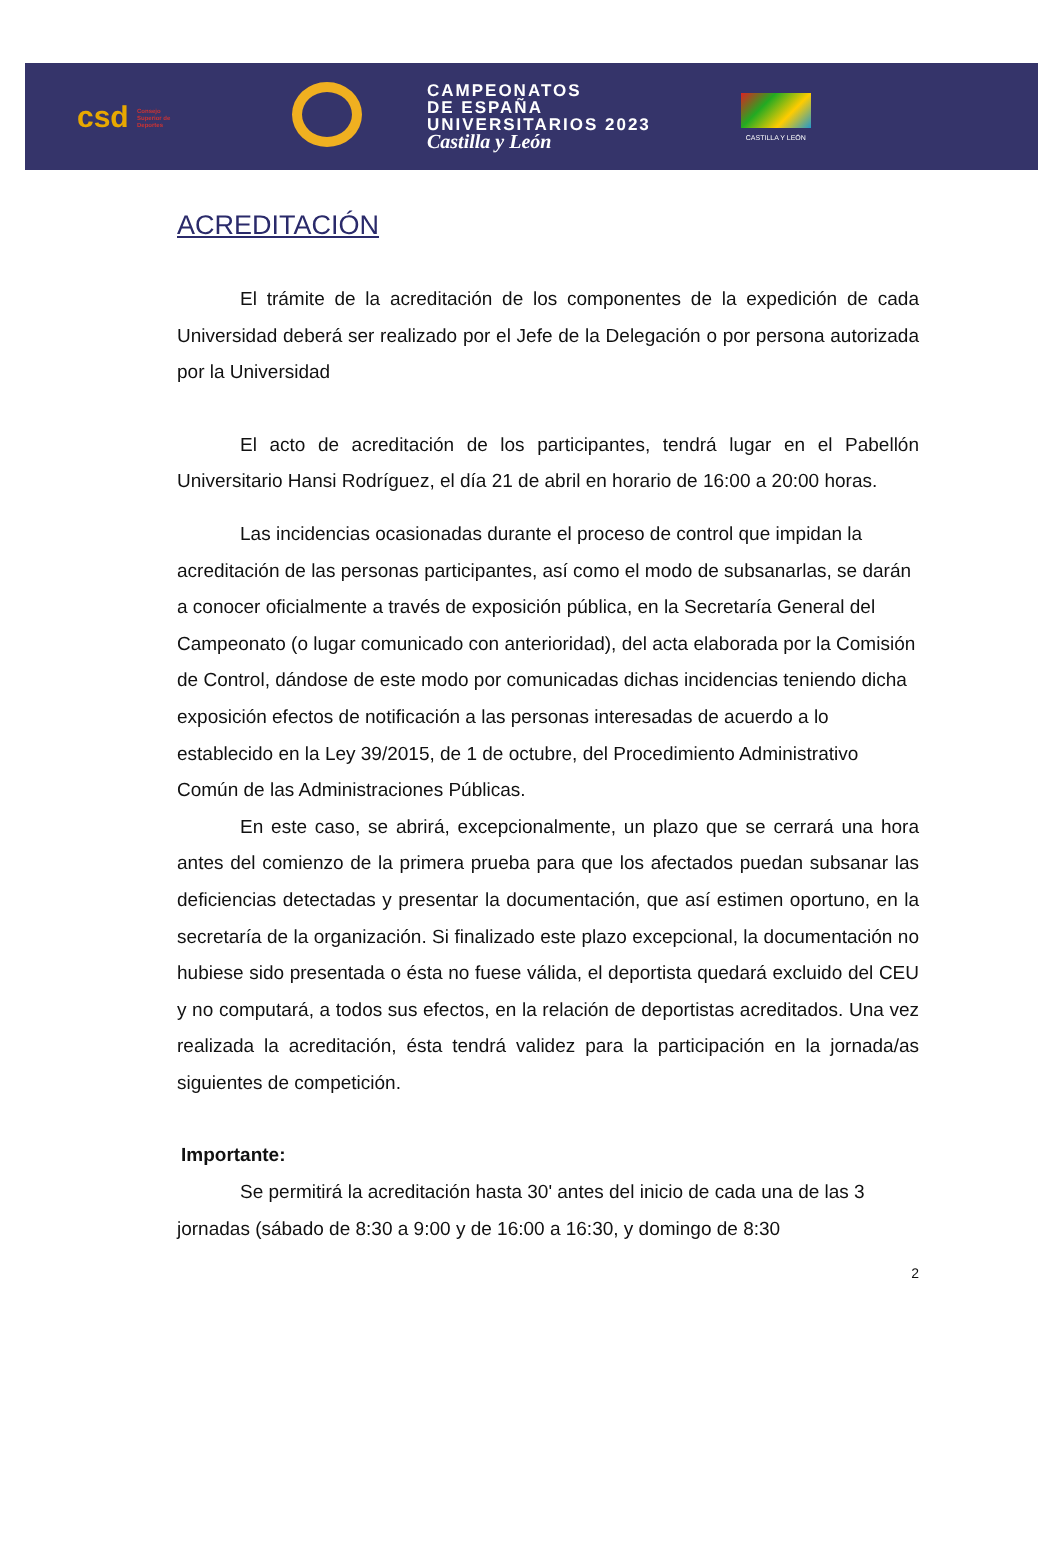csd Consejo Superior de Deportes
CAMPEONATOS
DE ESPAÑA
UNIVERSITARIOS 2023
Castilla y León
CASTILLA Y LEÓN
ACREDITACIÓN
El trámite de la acreditación de los componentes de la expedición de cada Universidad deberá ser realizado por el Jefe de la Delegación o por persona autorizada por la Universidad
El acto de acreditación de los participantes, tendrá lugar en el Pabellón Universitario Hansi Rodríguez, el día 21 de abril en horario de 16:00 a 20:00 horas.
Las incidencias ocasionadas durante el proceso de control que impidan la acreditación de las personas participantes, así como el modo de subsanarlas, se darán a conocer oficialmente a través de exposición pública, en la Secretaría General del Campeonato (o lugar comunicado con anterioridad), del acta elaborada por la Comisión de Control, dándose de este modo por comunicadas dichas incidencias teniendo dicha exposición efectos de notificación a las personas interesadas de acuerdo a lo establecido en la Ley 39/2015, de 1 de octubre, del Procedimiento Administrativo Común de las Administraciones Públicas.
En este caso, se abrirá, excepcionalmente, un plazo que se cerrará una hora antes del comienzo de la primera prueba para que los afectados puedan subsanar las deficiencias detectadas y presentar la documentación, que así estimen oportuno, en la secretaría de la organización. Si finalizado este plazo excepcional, la documentación no hubiese sido presentada o ésta no fuese válida, el deportista quedará excluido del CEU y no computará, a todos sus efectos, en la relación de deportistas acreditados. Una vez realizada la acreditación, ésta tendrá validez para la participación en la jornada/as siguientes de competición.
Importante:
Se permitirá la acreditación hasta 30' antes del inicio de cada una de las 3 jornadas (sábado de 8:30 a 9:00 y de 16:00 a 16:30, y domingo de 8:30
2